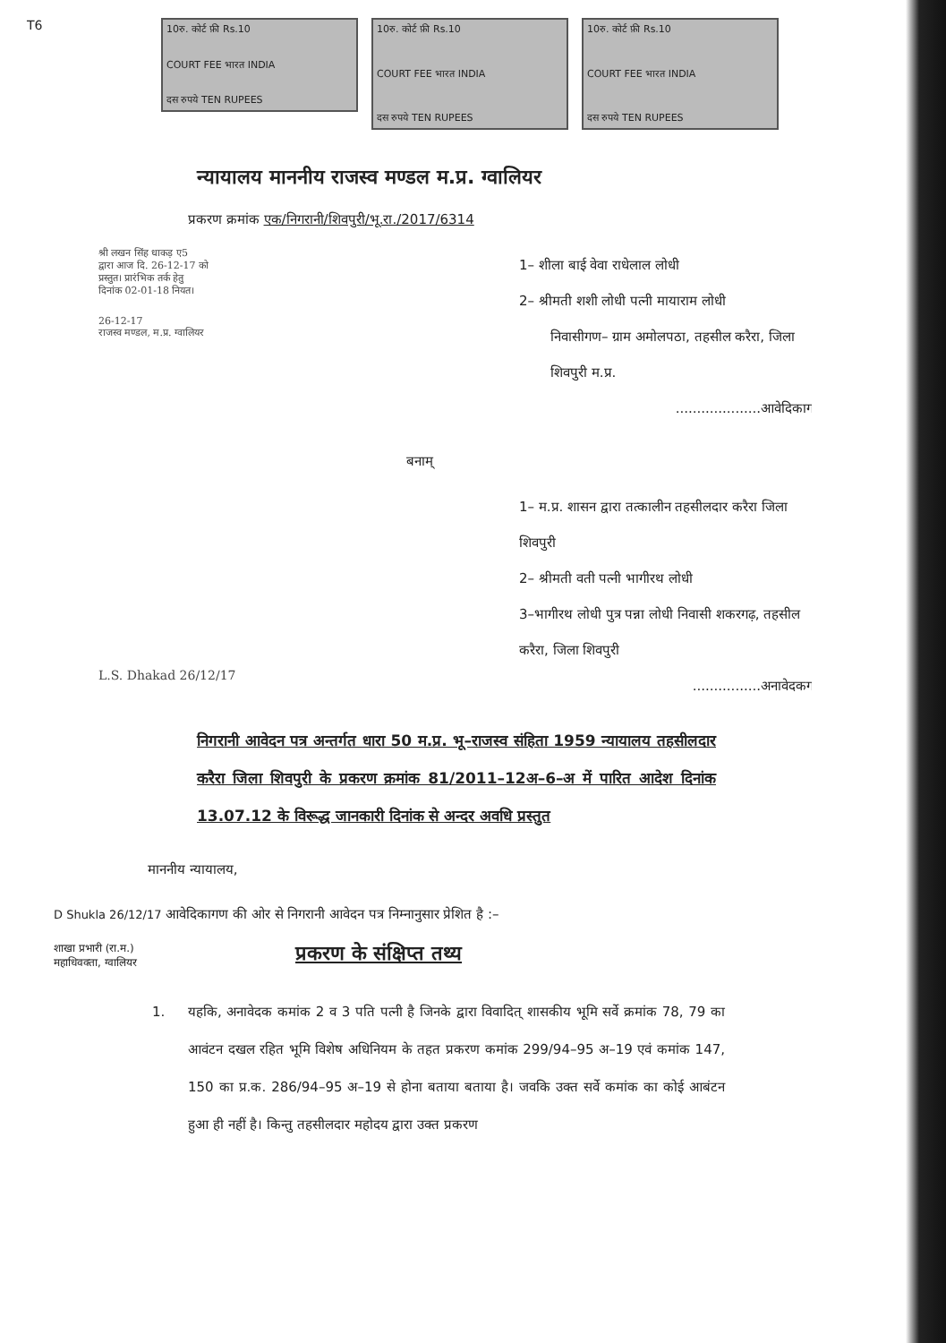T6
10रु. कोर्ट फ़ी Rs.10
COURT FEE भारत INDIA
दस रुपये TEN RUPEES
10रु. कोर्ट फ़ी Rs.10
COURT FEE भारत INDIA
दस रुपये TEN RUPEES
10रु. कोर्ट फ़ी Rs.10
COURT FEE भारत INDIA
दस रुपये TEN RUPEES
न्यायालय माननीय राजस्व मण्डल म.प्र. ग्वालियर
प्रकरण क्रमांक एक/निगरानी/शिवपुरी/भू.रा./2017/6314
श्री लखन सिंह धाकड़ ए5
द्वारा आज दि. 26-12-17 को
प्रस्तुत। प्रारंभिक तर्क हेतु
दिनांक 02-01-18 नियत।
26-12-17
राजस्व मण्डल, म.प्र. ग्वालियर
1– शीला बाई वेवा राधेलाल लोधी
2– श्रीमती शशी लोधी पत्नी मायाराम लोधी
निवासीगण– ग्राम अमोलपठा, तहसील करैरा, जिला शिवपुरी म.प्र.
....................आवेदिकागण
बनाम्
L.S. Dhakad 26/12/17
1– म.प्र. शासन द्वारा तत्कालीन तहसीलदार करैरा जिला शिवपुरी
2– श्रीमती वती पत्नी भागीरथ लोधी
3–भागीरथ लोधी पुत्र पन्ना लोधी निवासी शकरगढ़, तहसील करैरा, जिला शिवपुरी
................अनावेदकगण
निगरानी आवेदन पत्र अन्तर्गत धारा 50 म.प्र. भू–राजस्व संहिता 1959 न्यायालय तहसीलदार करैरा जिला शिवपुरी के प्रकरण क्रमांक 81/2011–12अ–6–अ में पारित आदेश दिनांक 13.07.12 के विरूद्ध जानकारी दिनांक से अन्दर अवधि प्रस्तुत
माननीय न्यायालय,
D Shukla 26/12/17 आवेदिकागण की ओर से निगरानी आवेदन पत्र निम्नानुसार प्रेशित है :–
शाखा प्रभारी (रा.म.)
महाधिवक्ता, ग्वालियर
प्रकरण के संक्षिप्त तथ्य
1. यहकि, अनावेदक कमांक 2 व 3 पति पत्नी है जिनके द्वारा विवादित् शासकीय भूमि सर्वे क्रमांक 78, 79 का आवंटन दखल रहित भूमि विशेष अधिनियम के तहत प्रकरण कमांक 299/94–95 अ–19 एवं कमांक 147, 150 का प्र.क. 286/94–95 अ–19 से होना बताया बताया है। जवकि उक्त सर्वे कमांक का कोई आबंटन हुआ ही नहीं है। किन्तु तहसीलदार महोदय द्वारा उक्त प्रकरण